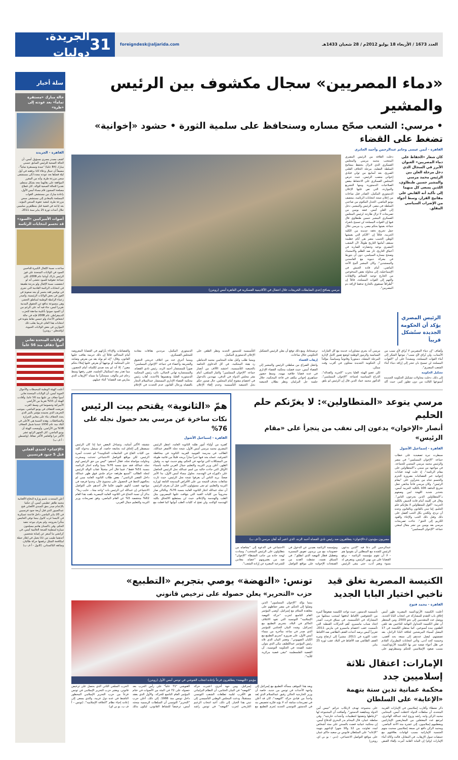العدد 1673 / الأربعاء 18 يوليو 2012م / 28 شعبان 1433هـ foreigndesk@aljarida.com
31 الجريدة. دوليات
«دماء المصريين» سجال مكشوف بين الرئيس والمشير
• مرسي: الشعب صحّح مساره وسنحافظ على سلمية الثورة • حشود «إخوانية» تضغط على القضاء
القاهرة - أيمن عيسى وحاتم عبدالرحمن وأحمد الجابري
كان شعار «الحفاظ على دماء المصريين» العنوان الأبرز في السجال الذي دخل مرحلة العلن بين الرئيس محمد مرسي والمشير حسين طنطاوي، اللذين يسعى كل منهما إلى تأكيد أنه القابض على مفاتيح القرار، وسط أجواء من الإضراب السياسي المقلق.
الرئيس المصري يؤكد أن الحكومة الجديدة ستُشكل قريباً
دخلت العلاقة بين الرئيس المصري المنتخب محمد مرسي والمجلس العسكري الذي لايزال يحتفظ بمفاتيح السلطة الفعلية، مرحلة الخلاف العلني الصريح، بعد أسابيع من تولي قيادي إخواني منصب الرئيس، حيث حرص المجلس العسكري على الاحتفاظ ببعض الصلاحيات الدستورية ومنها التشريع والموازنة، التي نص عليها الإعلان الدستوري المكمل، الصادر قبل ساعات من إعلان نتيجة انتخابات الرئاسة، منتصف يونيو الماضي. الجدل المكتوم بين صاحبي السلطة في مصر، الرئيس والمشير، دخل إلى العلن أمس. فبعد يومين من تصريحات لا تزال طازجة لرئيس المجلس العسكري المشير حسين طنطاوي قال فيها إن القوات المسلحة لن تسمح بانفراد جماعة بعينها بحكم مصر، رد مرسي خلال حفل تخريج دفعة جديدة من الكلية الحربية، قائلاً إن "الأيام التي يعيشها الوطن الحبيب مصر هي أيام عظيمة سيقف أمامها التاريخ طويلاً، لأن الشعب المصري بوعيه وحضارته الضاربة في أعماق التاريخ، ثار ضد الظلم والاستبداد وصحح مساره السياسي، دون أن يتورط في معركة دموية مع الفاسدين والمستبدين". وكان المشير ألمح الأحد الماضي، أمام قادة الجيش في الإسماعيلية، إلى محاولة بعض المدفوعين من الخارج توجيه الشتائم والإهانات والتهم إلى القوات المسلحة، قائلاً إن "أطرافاً تستقوي بالخارج تدفعنا لإراقة دم المصريين".
مرسي يصافح إحدى الضابطات الخريجات خلال احتفال في الأكاديمية العسكرية في القاهرة أمس (رويترز)
وأضاف "إن دماء المصريين لا تُراق لأي سبب من الأسباب، ولن تُراق لأي سبب"، موجهاً الشكر إلى أبناء القوات المسلحة، ومشدداً على أن "القوات المسلحة لن تسمح بان تنجر إلى إراقة دماء أبناء الشعب المصري".
تشكيل الحكومة
إلى ذلك، دخلت محاولات تشكيل الحكومة الجديدة أسبوعها الثالث من دون تطور كبير، حيث أكد مرسي أنه يجري مشاورات عديدة مع كل التيارات السياسية والرموز الوطنية لوضع تصور كامل لإدارة المرحلة المقبلة، دستورياً وقانونياً وسياسياً، مؤكداً أن الحكومة الجديدة ستكون في أقرب وقت ممكن.
لكن عضو الهيئة العليا بحزب "الحرية والعدالة"، الذراع السياسية لجماعة "الإخوان المسلمين"، الدكتور محمد عماد الدين قال إن الرئيس لم يلتق ترشيحاتنا، ومع ذلك توقع أن يعلن الرئيس التشكيل الحكومي خلال ساعات.
إرهاب القضاء
وانتقل الصراع بين سلطتي الرئيس والمشير إلى القضاء أمس، حيث فصلت محكمة القضاء الإداري في عدة قضايا خلافية مهمة، وسط حضور جماهيري إخواني مكثف في قاعة المحكمة، خلال جلسة حل البرلمان ونظر بطلان الجمعية التأسيسية للدستور الجديد ونظر الطعن على الإعلان الدستوري المكمل.
وبينما طلب وكيل نقابة المحامين محمد الدماطي رد هيئة المحكمة، في كل الدعاوى الخاصة بالجمعية التأسيسية، احتشد الآلاف من أنصار جماعة "الإخوان المسلمين" والتيار السلفي، أمام مقر مجلس الدولة في الدقي، مهددين بالدخول في اعتصام مفتوح أمام المجلس، حال صدور حكم بحل الجمعية التأسيسية وعدم إلغاء الإعلان الدستوري المكمل، مرددين هتافات معادية للمجلس العسكري.
وبينما أحرق عدد من ائتلاف خريجي الحقوق والشريعة وأعضاء في جماعة "الإخوان المسلمين" صوراً للمستشار أحمد الزند، رئيس نادي القضاة، والمستشارة تهاني الجبالي، نائب رئيس المحكمة الدستورية العليا، ودهسوها بالأحذية، أهاب رئيس محكمة القضاء الإداري المستشار عبدالسلام النجار بالقضاة ورجال القانون عدم التحدث في الإعلام والفضائيات والإدلاء بآرائهم في القضايا المعروضة أمام المحاكم، قائلاً إن ذلك جريمة يعاقب عليها القانون، وقال: "إنه لم يولد بعد من يفرض وصايته على المحكمة أو يوجهها أو يفرض عليها إملاءً بحكم معين"، إلا أنه لم يجد صدى لكلماته أمام الحضور، مما تعذر معه استكمال الجلسة، فقرر رفعها وسط زحام غير مألوف، مستنكراً ما سماه "الإرهاب الذي يمارس ضد القضاة" أثناء عملهم.
مرسي يتوعد «المتطاولين»: لا يغرّنكم حلم الحليم
أنصار «الإخوان» يدعون إلى تعقب من يتجرأ على «مقام الرئيس»
القاهرة - إسماعيل الأشول
سيطرت نبرة تصعيدية على خطاب جماعة "الإخوان المسلمين" في مصر والرئيس محمد مرسي المنتمي للجماعة، في مواجهة من سمي بـ"المتطاولين على مقام الرئاسة"، إذ علت لهجة قيادات إخوانية عبر الفضائيات بضرورة الحزم والحسم تجاه من يتجرأون على "مقام الرئيس". وكان مرسي فاجأ متابعي حفل تخريج الدفعة 106 بالكلية الحربية أمس، بتحذير شديد اللهجة لمن وصفهم بـ"المتطاولين الذين يجرحون الناس". وقال في كلمته أمام قادة الجيش بالكلية الحربية: "أقول للمتطاولين لا يغرّنكم حلم الحليم، إننا نبني بالقانون وبالقانون وحده أن نردع، ولكنني بكل الحب أفضل على ذلك وقبل ذلك الحب والإخاء والعود الكريم إلى الحق". جاءت تصريحات مرسي بعد يومين من نشر مقال لمفتي جماعة "الإخوان المسلمين"
مصريون مؤيدون لـ«الإخوان» يتظاهرون ضد رئيس نادي القضاة أحمد الزند، الذي اعتبر أنه أهان مرسي (أ ف ب)
عبدالرحمن البر دعا فيه "الذين يدعون الرئيس للشدة مع المبطلين أن يقوموا هم - لا أن تقوم مؤسسة الرئاسة - برفع القضايا على من يهين الرئيس، ويتعرض له بسوء وبغير أدب، حتى يبقى الرئيس ومؤسسة الرئاسة بعيدين عن الدخول في خصومات مع من يريدون تعويق المسيرة وتعطيل قطار النهضة الذي انطلق". في السياق نفسه، نشطت العديد من الصفحات الإخوانية على مواقع التواصل الاجتماعي في الدعوة إلى "مقاضاة من يتطاولون على الرئيس المنتخب"، وسادت لهجة حادة من جانب النشطاء "الإخوان" ضد من يعتبرونهم "عصاة، معادين للشرعية المعبرة عن إرادة الشعب".
همّ «الثانوية» يقتحم بيت الرئيس
نكات ساخرة عن مرسي بعد حصول نجله على 76%
القاهرة - إسماعيل الأشول
كغيره من أولياء أمور طلبة الثانوية العامة، انتظر الرئيس المصري محمد مرسي أمس الأول، نتيجة نجله الأصغر عبدالله، الطالب في مدرسة القومية العربية الثانوية في محافظة الشرقية، عساه يجد فيها خبراً ساراً يريحه قليلاً من قائمة طويلة من المشكلات التي تواجهه في الحكم، وهو حديث عهد به. وقبيل الظهر، أعلن وزير التربية والتعليم جمال العربي قائمة بأسماء الأوائل التي جاءت خالية من اسم عبدالله نجل الرئيس الحاصل على دكتوراه في الهندسة. بحلول مساء أمس الأول، بدا الأمر صعباً، يريد الناس أن يعرفوا نتيجة نجل الرئيس، حيث ثارت شائعات بحذف النتيجة من على الأقراص المدمجة التابعة لوزارة التربية والتعليم، ثم نفى مسؤولون الأمر، قبل أن يعرف الرئيس أن نجله عبدالله اجتاز الثانوية العامة بنسبة 76%، وبالتالي صار محروماً من كليات القمة التي يتهافت عليها المصريون مثل الطب والهندسة والإعلام، حيث لن يستطيع الالتحاق بكلية الهندسة كوالده، ولن تفتح له كليات الطب أبوابها كما فعلت مع شقيقه الأكبر أسامة. وتساءل البعض عما إذا كان الرئيس سيضطر إلى إلحاق ابنه بجامعة خاصة، أم سيقبل بدخوله كلية من كليات القاع في الجامعات الحكومية؟ لم تتحدث أسرة الرئيس، لكن مواقع التواصل الاجتماعي تحدثت وسخرت وحاولت مواساة نجله، فقال أحدهم: "ليس من حق الرئيس لوم نجله عبدالله فقد نجح بنسبة 76% بينما والده اجتاز الرئاسة بنسبة 51% فقط"، فيما قال آخر متخيلاً عقاب الوالد الرئيس لنجله الطالب "أسمع طرقعة حزام جلدي فوق ظهر عبدالله داخل القصر الرئاسي". بعض طلاب الثانوية العامة ممن لم يحالفهم الحظ في الحصول على مجموع عال، وجدوا فرصة في مواجهة غضب آبائهم عليهم، فكما قال أحدهم على التواصل الاجتماعي إن عبدالله ابن الرئيس بات "واحد مننا... خايب زينا". يذكر أن نسبة النجاح في الثانوية العامة المصرية بلغت هذا العام 82% منخفضة 5% عن العام الماضي، وفق تصريحات وزير التربية والتعليم جمال العربي.
الكنيسة المصرية تغلق قيد ناخبي اختيار البابا الجديد
القاهرة - محمد فتوح
أعلنت الكنيسة الأرثوذكسية المصرية ظهر أمس إغلاق باب التقدم للمشاركة في انتخاب البابا الجديد، ووصل عدد المتقدمين إلى نحو 2500، ومن المنتظر أن تعلن الكنيسة الجداول النهائية للناخبين بعد تلقي الطعون مدة أسبوعين، كما ستعلن الكنيسة في 17 المقبل أسماء المرشحين لخلافة البابا الراحل، بعد تصفيتهم، ليصل عددهم إلى سبعة بحد أقصى، وخمسة كحد أدنى. وتأتي انتخابات البطريرك القادم في ظل أجواء صعبة تمر بها الكنيسة الأرثوذكسية، بسبب صعود الإسلاميين للحكم وسيطرتهم على تأسيسية الدستور، حيث تواجه الكنيسة ضغوطاً كبيرة من الحقوقيين الأقباط لدفعها لسحب ممثليها من المشاركة في التأسيسية. في سياق قريب، أصدر اتحاد شباب ماسبيرو، أهم الحركات القبطية التي تأسست عقب اعتصام ماسبيرو في مارس 2011، تقريراً أمس يرصد أحداث العنف الطائفي ضد الأقباط عقب الثورة في 2011، مشيراً إلى ارتفاع وتيرة العنف الطائفي ضد الأقباط في البلاد عقب ثورة 25 يناير.
الإمارات: اعتقال ثلاثة إسلاميين جدد
محكمة عمانية تدين ستة بتهمة «الإعابة» على السلطان
ذكر نشطاء وأقارب إسلاميين في الإمارات العربية المتحدة، أن سلطات الدولة اعتقلت أمس، المحامي محمد الركن وابنه راشد وزوج ابنته عبدالله الهاجري، ليرتفع عدد المعتقلين من المعارضين الإماراتيين ومعظمهم إسلاميون، إلى عشرة منذ الأحد الماضي. ومحمد الركن دافع عن سبعة إسلاميين سحبت منهم الجنسية الإماراتية بسبب اتهامات بعلاقتهم مع جمعيات تمول الإرهاب. في المقابل، قالت وكالة أنباء الإمارات (وام) إن النيابة العامة أمرت بإلقاء القبض على مجموعة تهدف لارتكاب جرائم "تمس أمن الدولة ومناهضة الدستور". وأضافت أن المجموعة لها "ارتباطها وتبعيتها لتنظيمات وأجندات خارجية". وفي سلطنة عمان، قال المحام بدر البحري للدفاع أمس، إن محكمة عمانية قضت بالسجن على ستة أشخاص لمدد تفاوتت بين 12 و18 شهرا لإدانتهم بتهمة "الإعابة" على السلطان قابوس بن سعيد حاكم عمان على مواقع التواصل الاجتماعي. (دبي - يو بي اي، رويترز)
تونس: «النهضة» يوصي بتجريم «التطبيع»
حزب «التحرير» يعلن حصوله على ترخيص قانوني
بينما يؤكد "الإخوان المسلمون" الذين وصلوا إلى الحكم، في مصر حفاظهم على معاهدة السلام مع إسرائيل، أوصى المؤتمر العام التاسع لحزب "حركة النهضة الإسلامية" التونسية التي تقود الائتلاف الحاكم في البلاد، بتجريم التطبيع مع إسرائيل. وشدد البيان الختامي للمؤتمر الذي صدر في ساعة متأخرة من مساء أمس الأول، على ضرورة "تجريم التطبيع مع الكيان الصهيوني". وتعتبر البيان الذي تلاه رئيس المؤتمر عبداللطيف مكي الذي يتولى حقيبة الصحة في الحكومة التونسية، أن القضية الفلسطينية "تبقى قضية مركزية للأمة".
مؤيدو «النهضة» يتظاهرون فرحاً بإعادة انتخاب الغنوشي في تونس أمس الأول (رويترز)
ويعد هذا الموقف مسألة التطبيع مع إسرائيل إلى واجهة الأحداث في تونس من جديد، خاصة أن وزير الخارجية الحالي رفيق عبدالسلام الذي يُعد واحداً من قيادي حركة "النهضة"، كان قد أعلن في تصريحات سابقة أنه لا يؤيد فكرة تخصيص بند في الدستور التونسي الجديد يُجرم التطبيع مع إسرائيل. ومن جهة أخرى، اعتبرت حركة "النهضة" في البيان الختامي، أن النظام البرلماني هو الأقرب لتلبية تطلعات الشعب التونسي مستقبلاً، ودعت المجلس الوطني التأسيسي إلى تبني هذا الخيار. إلى ذلك، أعيد انتخاب الزعيم التاريخي لحزب "النهضة" في تونس راشد الغنوشي "71 عاماً" على رأس الحزب بعد حصوله على 72 في المئة من الأصوات في ختام المؤتمر العام التاسع للحركة، والأول الذي يعقد داخل تونس منذ 1988. إلى ذلك، أعلن حزب "التحرير" التونسي أن السلطات الرسمية منحته أمس، ترخيصاً للنشاط القانوني، ليكون بذلك الحزب السلفي الثاني الذي يحصل على ترخيص قانوني. ويعتبر حزب التحرير الإسلامي في تونس فرعاً من حزب التحرير الإسلامي المحظور الناشط في عدة دول عربية، والذي يسعى إلى إعادة إحياء نظام "الخلافة الإسلامية". (تونس - أ ف ب، يو بي اي)
سلة أخبار
حالة مبارك «مستقرة تماماً» بعد عودته إلى «طرة»
القاهرة - الجريدة
كشف مصدر مصري مسؤول أمس، أن الحالة الصحية للرئيس السابق حسني مبارك (84 عاما) "جيدة ومستقرة تماماً"، مضيفاً أن جمال وعلاء كانا برفقته في أول ليلة قضاها بعد عودته مجددا إلى مستشفى سجن مزرعة طرة، وأنه من المقرر الموافقة على بقائهما معه بشكل منتظم، تقديرا للحالة الصحية للوالد. كان قطاع مصلحة السجون قام مساء أمس الأول، بإعادة مبارك من مستشفى القوات المسلحة بالمعادي إلى مستشفى سجن مزرعة طرة، لتنفيذ عقوبة السجن المؤبد، بعد إدانته في قضية قتل متظاهرين سلميين خلال أحداث ثورة 25 يناير سنة 2011.
أصوات الأميركيين «السود» قد تحسم انتخابات الرئاسة
ساعدت نسبة الإقبال الكبيرة للناخبين السود في الولايات المتحدة على فوز الرئيس باراك أوباما عام 2008، لكن جماعة حقوقية للسود تخشى أنه لو انخفضت نسبة الإقبال ولو بدرجة طفيفة في انتخابات الرئاسة القادمة التي تجرى في نوفمبر فقد يخسر أو يجد صعوبة في الفوز في بعض الولايات الرئيسية. وأصدر زعماء الرابطة الوطنية لمناطق الحضر، وهي مجموعة تدافع عن الحقوق المدنية تقريرا أمس، جاء فيه أنه على الرغم من أن السود صوتوا بأغلبية ساحقة للحزب الديمقراطي عام 2008 فإنه في حالة انخفاض الأعداد ولو خمس نقاط مئوية في انتخابات هذا العام، فربما يقلب ذلك الموازين في بعض الولايات الحيوية. (واشنطن - رويترز)
الولايات المتحدة تعاني أسوأ جفاف منذ 56 عاماً
أعلنت الهيئة الوطنية للمحيطات والأحوال الجوية أمس، أن الولايات المتحدة تعاني أسوأ جفاف مر عليها منذ 56 عاما. وأفادت الهيئة أن 55% تقريبا من الأراضي الأميركية وخصوصا في وسط الغرب تعرضت للجفاف في يونيو الماضي، بموجب التعريف الذي يعتمده مؤشر بالمر الذي يحدد الجفاف بناء على معايير الحرارة والتساقطات. وهذه النسبة هي الأعلى في البلاد منذ عام 1956 عندما شمل الجفاف 58% من الأراضي. وأوضحت الهيئة أن يونيو الماضي، كان الشهر الرابع عشر الأكثر حرا والعاشر الأكثر جفافا. (واشنطن - أ ف ب)
«الإعدام» لجندي أفغاني قتل 5 جنود فرنسيين
أعلن المتحدث باسم وزارة الدفاع الأفغانية محمد ظاهر عظيمي أمس، أن حكما بالإعدام صدر بحق الجندي الأفغاني فتح عبدالصبور الذي قتل أربعة جنود فرنسيين في 20 يناير الماضي داخل قاعدة عسكرية في كابيسا غرب كابول بينما توفي الخامس متأثرا بجروحه، ولم يعرف موعد تنفيذ الحكم. وفي باكستان هاجم مسلحون سيارة لمنظمة الصحة العالمية أمس، في كراتشي ما أسفر عن إصابة شخصين أحدهما طبيب من غانا يعمل في إطار حملة لمكافحة الشلل ترفضها حركة طالبان، وسائقه الباكستاني. (كابول - أ ف ب)